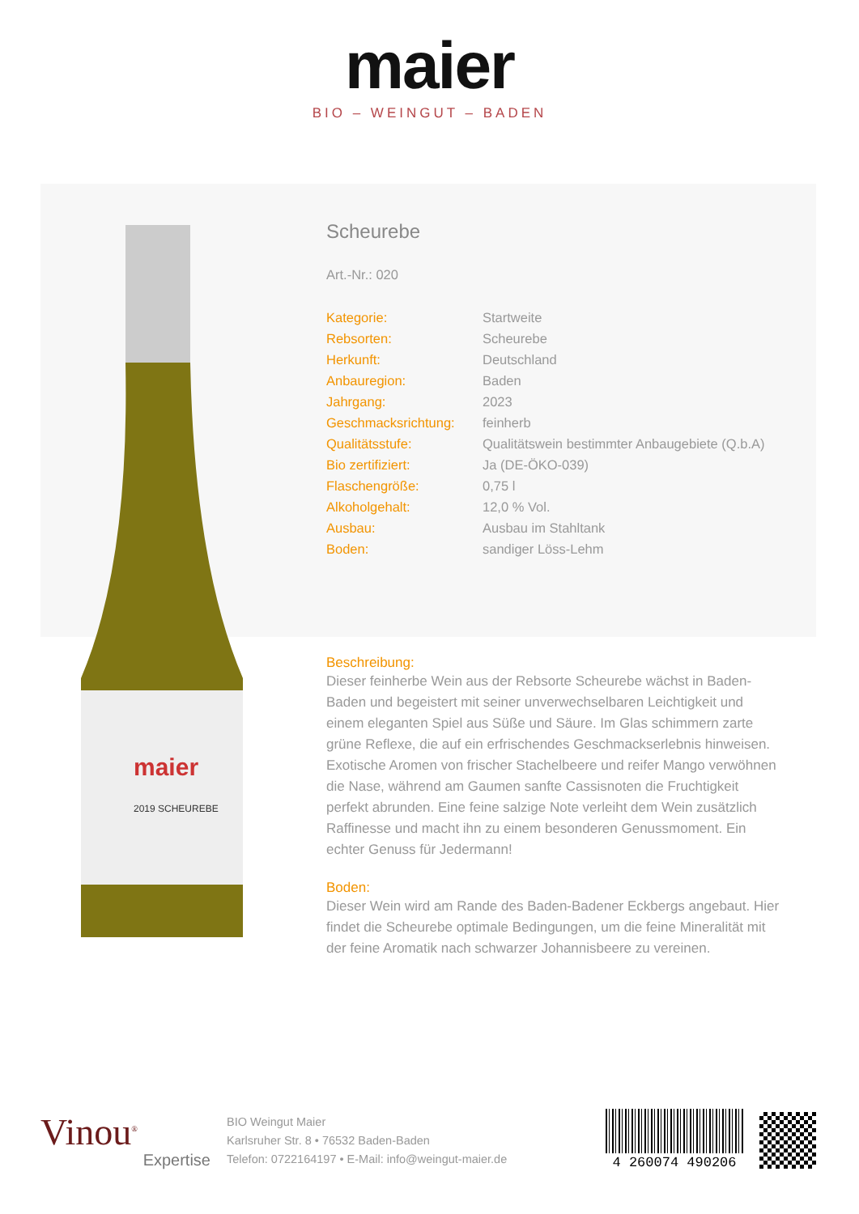maier
BIO – WEINGUT – BADEN
maier
2019 SCHEUREBE
Scheurebe
Art.-Nr.: 020
| Kategorie: | Startweite |
| Rebsorten: | Scheurebe |
| Herkunft: | Deutschland |
| Anbauregion: | Baden |
| Jahrgang: | 2023 |
| Geschmacksrichtung: | feinherb |
| Qualitätsstufe: | Qualitätswein bestimmter Anbaugebiete (Q.b.A) |
| Bio zertifiziert: | Ja (DE-ÖKO-039) |
| Flaschengröße: | 0,75 l |
| Alkoholgehalt: | 12,0 % Vol. |
| Ausbau: | Ausbau im Stahltank |
| Boden: | sandiger Löss-Lehm |
Beschreibung:
Dieser feinherbe Wein aus der Rebsorte Scheurebe wächst in Baden-Baden und begeistert mit seiner unverwechselbaren Leichtigkeit und einem eleganten Spiel aus Süße und Säure. Im Glas schimmern zarte grüne Reflexe, die auf ein erfrischendes Geschmackserlebnis hinweisen. Exotische Aromen von frischer Stachelbeere und reifer Mango verwöhnen die Nase, während am Gaumen sanfte Cassisnoten die Fruchtigkeit perfekt abrunden. Eine feine salzige Note verleiht dem Wein zusätzlich Raffinesse und macht ihn zu einem besonderen Genussmoment. Ein echter Genuss für Jedermann!
Boden:
Dieser Wein wird am Rande des Baden-Badener Eckbergs angebaut. Hier findet die Scheurebe optimale Bedingungen, um die feine Mineralität mit der feine Aromatik nach schwarzer Johannisbeere zu vereinen.
Vinou<sup>®</sup>
Expertise
BIO Weingut Maier
Karlsruher Str. 8 • 76532 Baden-Baden
Telefon: 0722164197 • E-Mail: info@weingut-maier.de
4 260074 490206